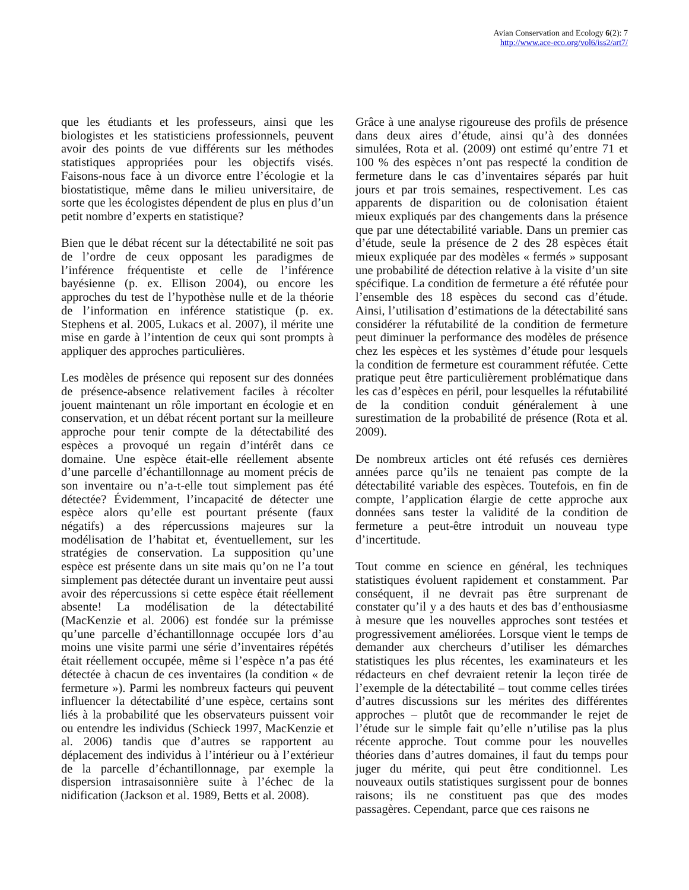Avian Conservation and Ecology 6(2): 7
http://www.ace-eco.org/vol6/iss2/art7/
que les étudiants et les professeurs, ainsi que les biologistes et les statisticiens professionnels, peuvent avoir des points de vue différents sur les méthodes statistiques appropriées pour les objectifs visés. Faisons-nous face à un divorce entre l’écologie et la biostatistique, même dans le milieu universitaire, de sorte que les écologistes dépendent de plus en plus d’un petit nombre d’experts en statistique?
Bien que le débat récent sur la détectabilité ne soit pas de l’ordre de ceux opposant les paradigmes de l’inférence fréquentiste et celle de l’inférence bayésienne (p. ex. Ellison 2004), ou encore les approches du test de l’hypothèse nulle et de la théorie de l’information en inférence statistique (p. ex. Stephens et al. 2005, Lukacs et al. 2007), il mérite une mise en garde à l’intention de ceux qui sont prompts à appliquer des approches particulières.
Les modèles de présence qui reposent sur des données de présence-absence relativement faciles à récolter jouent maintenant un rôle important en écologie et en conservation, et un débat récent portant sur la meilleure approche pour tenir compte de la détectabilité des espèces a provoqué un regain d’intérêt dans ce domaine. Une espèce était-elle réellement absente d’une parcelle d’échantillonnage au moment précis de son inventaire ou n’a-t-elle tout simplement pas été détectée? Évidemment, l’incapacité de détecter une espèce alors qu’elle est pourtant présente (faux négatifs) a des répercussions majeures sur la modélisation de l’habitat et, éventuellement, sur les stratégies de conservation. La supposition qu’une espèce est présente dans un site mais qu’on ne l’a tout simplement pas détectée durant un inventaire peut aussi avoir des répercussions si cette espèce était réellement absente! La modélisation de la détectabilité (MacKenzie et al. 2006) est fondée sur la prémisse qu’une parcelle d’échantillonnage occupée lors d’au moins une visite parmi une série d’inventaires répétés était réellement occupée, même si l’espèce n’a pas été détectée à chacun de ces inventaires (la condition « de fermeture »). Parmi les nombreux facteurs qui peuvent influencer la détectabilité d’une espèce, certains sont liés à la probabilité que les observateurs puissent voir ou entendre les individus (Schieck 1997, MacKenzie et al. 2006) tandis que d’autres se rapportent au déplacement des individus à l’intérieur ou à l’extérieur de la parcelle d’échantillonnage, par exemple la dispersion intrasaisonnière suite à l’échec de la nidification (Jackson et al. 1989, Betts et al. 2008).
Grâce à une analyse rigoureuse des profils de présence dans deux aires d’étude, ainsi qu’à des données simulées, Rota et al. (2009) ont estimé qu’entre 71 et 100 % des espèces n’ont pas respecté la condition de fermeture dans le cas d’inventaires séparés par huit jours et par trois semaines, respectivement. Les cas apparents de disparition ou de colonisation étaient mieux expliqués par des changements dans la présence que par une détectabilité variable. Dans un premier cas d’étude, seule la présence de 2 des 28 espèces était mieux expliquée par des modèles « fermés » supposant une probabilité de détection relative à la visite d’un site spécifique. La condition de fermeture a été réfutée pour l’ensemble des 18 espèces du second cas d’étude. Ainsi, l’utilisation d’estimations de la détectabilité sans considérer la réfutabilité de la condition de fermeture peut diminuer la performance des modèles de présence chez les espèces et les systèmes d’étude pour lesquels la condition de fermeture est couramment réfutée. Cette pratique peut être particulièrement problématique dans les cas d’espèces en péril, pour lesquelles la réfutabilité de la condition conduit généralement à une surestimation de la probabilité de présence (Rota et al. 2009).
De nombreux articles ont été refusés ces dernières années parce qu’ils ne tenaient pas compte de la détectabilité variable des espèces. Toutefois, en fin de compte, l’application élargie de cette approche aux données sans tester la validité de la condition de fermeture a peut-être introduit un nouveau type d’incertitude.
Tout comme en science en général, les techniques statistiques évoluent rapidement et constamment. Par conséquent, il ne devrait pas être surprenant de constater qu’il y a des hauts et des bas d’enthousiasme à mesure que les nouvelles approches sont testées et progressivement améliorées. Lorsque vient le temps de demander aux chercheurs d’utiliser les démarches statistiques les plus récentes, les examinateurs et les rédacteurs en chef devraient retenir la leçon tirée de l’exemple de la détectabilité – tout comme celles tirées d’autres discussions sur les mérites des différentes approches – plutôt que de recommander le rejet de l’étude sur le simple fait qu’elle n’utilise pas la plus récente approche. Tout comme pour les nouvelles théories dans d’autres domaines, il faut du temps pour juger du mérite, qui peut être conditionnel. Les nouveaux outils statistiques surgissent pour de bonnes raisons; ils ne constituent pas que des modes passagères. Cependant, parce que ces raisons ne